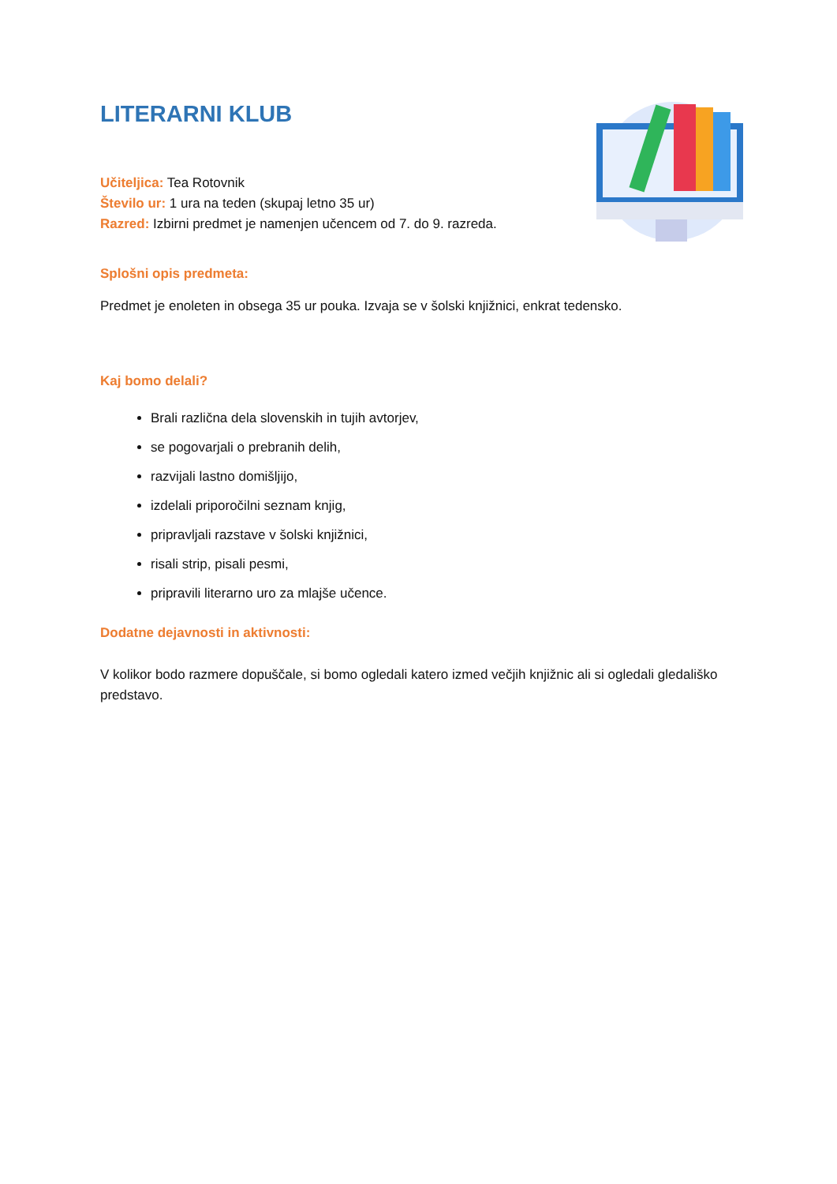LITERARNI KLUB
Učiteljica: Tea Rotovnik
Število ur: 1 ura na teden (skupaj letno 35 ur)
Razred: Izbirni predmet je namenjen učencem od 7. do 9. razreda.
Splošni opis predmeta:
Predmet je enoleten in obsega 35 ur pouka. Izvaja se v šolski knjižnici, enkrat tedensko.
Kaj bomo delali?
Brali različna dela slovenskih in tujih avtorjev,
se pogovarjali o prebranih delih,
razvijali lastno domišljijo,
izdelali priporočilni seznam knjig,
pripravljali razstave v šolski knjižnici,
risali strip, pisali pesmi,
pripravili literarno uro za mlajše učence.
Dodatne dejavnosti in aktivnosti:
V kolikor bodo razmere dopuščale, si bomo ogledali katero izmed večjih knjižnic ali si ogledali gledališko predstavo.